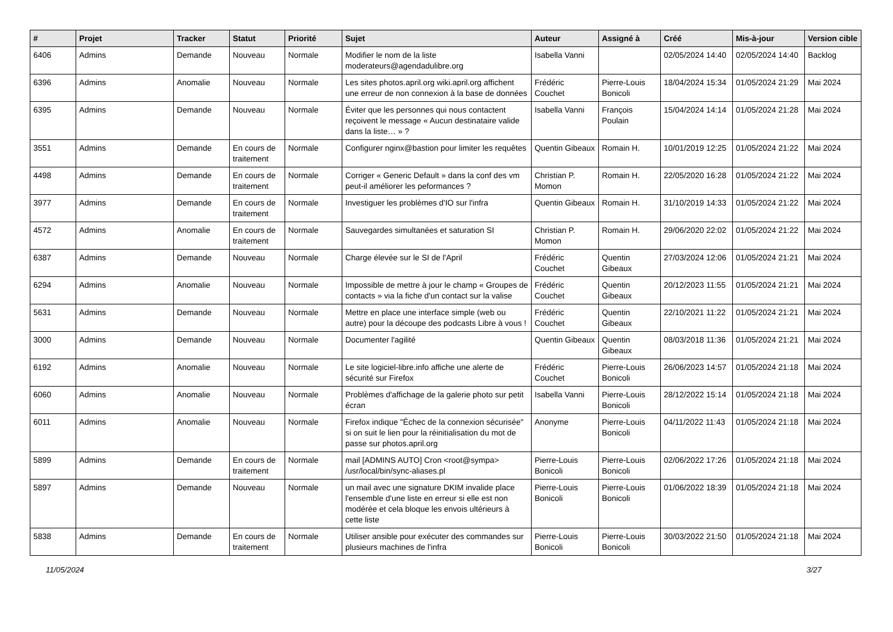| # | Projet | Tracker | Statut | Priorité | Sujet | Auteur | Assigné à | Créé | Mis-à-jour | Version cible |
| --- | --- | --- | --- | --- | --- | --- | --- | --- | --- | --- |
| 6406 | Admins | Demande | Nouveau | Normale | Modifier le nom de la liste moderateurs@agendadulibre.org | Isabella Vanni | | 02/05/2024 14:40 | 02/05/2024 14:40 | Backlog |
| 6396 | Admins | Anomalie | Nouveau | Normale | Les sites photos.april.org wiki.april.org affichent une erreur de non connexion à la base de données | Frédéric Couchet | Pierre-Louis Bonicoli | 18/04/2024 15:34 | 01/05/2024 21:29 | Mai 2024 |
| 6395 | Admins | Demande | Nouveau | Normale | Éviter que les personnes qui nous contactent reçoivent le message « Aucun destinataire valide dans la liste… » ? | Isabella Vanni | François Poulain | 15/04/2024 14:14 | 01/05/2024 21:28 | Mai 2024 |
| 3551 | Admins | Demande | En cours de traitement | Normale | Configurer nginx@bastion pour limiter les requêtes | Quentin Gibeaux | Romain H. | 10/01/2019 12:25 | 01/05/2024 21:22 | Mai 2024 |
| 4498 | Admins | Demande | En cours de traitement | Normale | Corriger « Generic Default » dans la conf des vm peut-il améliorer les peformances ? | Christian P. Momon | Romain H. | 22/05/2020 16:28 | 01/05/2024 21:22 | Mai 2024 |
| 3977 | Admins | Demande | En cours de traitement | Normale | Investiguer les problèmes d'IO sur l'infra | Quentin Gibeaux | Romain H. | 31/10/2019 14:33 | 01/05/2024 21:22 | Mai 2024 |
| 4572 | Admins | Anomalie | En cours de traitement | Normale | Sauvegardes simultanées et saturation SI | Christian P. Momon | Romain H. | 29/06/2020 22:02 | 01/05/2024 21:22 | Mai 2024 |
| 6387 | Admins | Demande | Nouveau | Normale | Charge élevée sur le SI de l'April | Frédéric Couchet | Quentin Gibeaux | 27/03/2024 12:06 | 01/05/2024 21:21 | Mai 2024 |
| 6294 | Admins | Anomalie | Nouveau | Normale | Impossible de mettre à jour le champ « Groupes de contacts » via la fiche d'un contact sur la valise | Frédéric Couchet | Quentin Gibeaux | 20/12/2023 11:55 | 01/05/2024 21:21 | Mai 2024 |
| 5631 | Admins | Demande | Nouveau | Normale | Mettre en place une interface simple (web ou autre) pour la découpe des podcasts Libre à vous ! | Frédéric Couchet | Quentin Gibeaux | 22/10/2021 11:22 | 01/05/2024 21:21 | Mai 2024 |
| 3000 | Admins | Demande | Nouveau | Normale | Documenter l'agilité | Quentin Gibeaux | Quentin Gibeaux | 08/03/2018 11:36 | 01/05/2024 21:21 | Mai 2024 |
| 6192 | Admins | Anomalie | Nouveau | Normale | Le site logiciel-libre.info affiche une alerte de sécurité sur Firefox | Frédéric Couchet | Pierre-Louis Bonicoli | 26/06/2023 14:57 | 01/05/2024 21:18 | Mai 2024 |
| 6060 | Admins | Anomalie | Nouveau | Normale | Problèmes d'affichage de la galerie photo sur petit écran | Isabella Vanni | Pierre-Louis Bonicoli | 28/12/2022 15:14 | 01/05/2024 21:18 | Mai 2024 |
| 6011 | Admins | Anomalie | Nouveau | Normale | Firefox indique "Échec de la connexion sécurisée" si on suit le lien pour la réinitialisation du mot de passe sur photos.april.org | Anonyme | Pierre-Louis Bonicoli | 04/11/2022 11:43 | 01/05/2024 21:18 | Mai 2024 |
| 5899 | Admins | Demande | En cours de traitement | Normale | mail [ADMINS AUTO] Cron <root@sympa> /usr/local/bin/sync-aliases.pl | Pierre-Louis Bonicoli | Pierre-Louis Bonicoli | 02/06/2022 17:26 | 01/05/2024 21:18 | Mai 2024 |
| 5897 | Admins | Demande | Nouveau | Normale | un mail avec une signature DKIM invalide place l'ensemble d'une liste en erreur si elle est non modérée et cela bloque les envois ultérieurs à cette liste | Pierre-Louis Bonicoli | Pierre-Louis Bonicoli | 01/06/2022 18:39 | 01/05/2024 21:18 | Mai 2024 |
| 5838 | Admins | Demande | En cours de traitement | Normale | Utiliser ansible pour exécuter des commandes sur plusieurs machines de l'infra | Pierre-Louis Bonicoli | Pierre-Louis Bonicoli | 30/03/2022 21:50 | 01/05/2024 21:18 | Mai 2024 |
11/05/2024 3/27